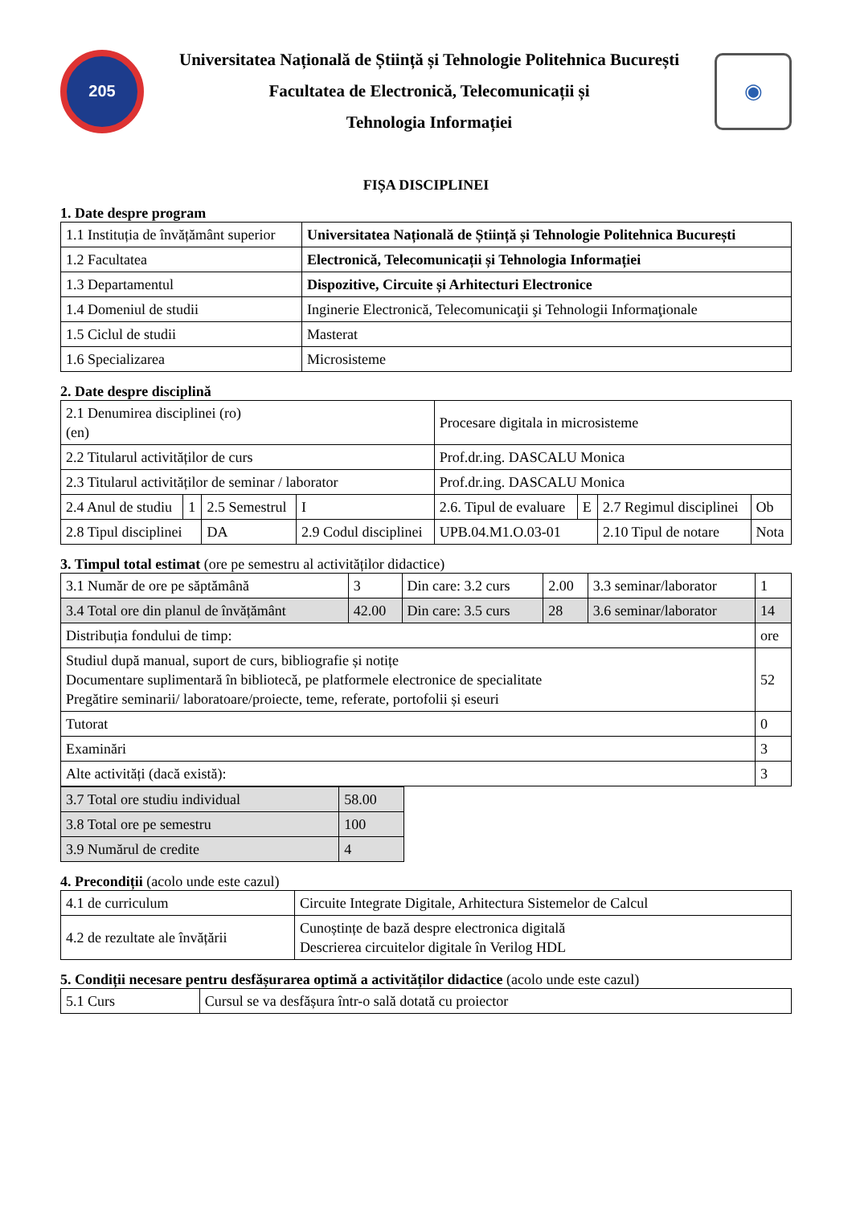205
Universitatea Națională de Știință și Tehnologie Politehnica București
Facultatea de Electronică, Telecomunicații și
Tehnologia Informației
◉
FIȘA DISCIPLINEI
1. Date despre program
| 1.1 Instituția de învățământ superior | Universitatea Națională de Știință și Tehnologie Politehnica București |
| 1.2 Facultatea | Electronică, Telecomunicații și Tehnologia Informației |
| 1.3 Departamentul | Dispozitive, Circuite și Arhitecturi Electronice |
| 1.4 Domeniul de studii | Inginerie Electronică, Telecomunicaţii şi Tehnologii Informaţionale |
| 1.5 Ciclul de studii | Masterat |
| 1.6 Specializarea | Microsisteme |
2. Date despre disciplină
| 2.1 Denumirea disciplinei (ro) (en) | | | | Procesare digitala in microsisteme | | | |
| 2.2 Titularul activităților de curs | | | | Prof.dr.ing. DASCALU Monica | | | |
| 2.3 Titularul activităților de seminar / laborator | | | | Prof.dr.ing. DASCALU Monica | | | |
| 2.4 Anul de studiu | 1 | 2.5 Semestrul | I | 2.6. Tipul de evaluare | E | 2.7 Regimul disciplinei | Ob |
| 2.8 Tipul disciplinei | | DA | 2.9 Codul disciplinei | UPB.04.M1.O.03-01 | | 2.10 Tipul de notare | Nota |
3. Timpul total estimat (ore pe semestru al activităților didactice)
| 3.1 Număr de ore pe săptămână | 3 | Din care: 3.2 curs | 2.00 | 3.3 seminar/laborator | 1 |
| 3.4 Total ore din planul de învățământ | 42.00 | Din care: 3.5 curs | 28 | 3.6 seminar/laborator | 14 |
| Distribuția fondului de timp: | | | | | ore |
| Studiul după manual, suport de curs, bibliografie și notițe Documentare suplimentară în bibliotecă, pe platformele electronice de specialitate Pregătire seminarii/ laboratoare/proiecte, teme, referate, portofolii și eseuri | | | | | 52 |
| Tutorat | | | | | 0 |
| Examinări | | | | | 3 |
| Alte activități (dacă există): | | | | | 3 |
| 3.7 Total ore studiu individual | 58.00 |
| 3.8 Total ore pe semestru | 100 |
| 3.9 Numărul de credite | 4 |
4. Precondiții (acolo unde este cazul)
| 4.1 de curriculum | Circuite Integrate Digitale, Arhitectura Sistemelor de Calcul |
| 4.2 de rezultate ale învățării | Cunoștințe de bază despre electronica digitală Descrierea circuitelor digitale în Verilog HDL |
5. Condiții necesare pentru desfășurarea optimă a activităților didactice (acolo unde este cazul)
| 5.1 Curs | Cursul se va desfășura într-o sală dotată cu proiector |